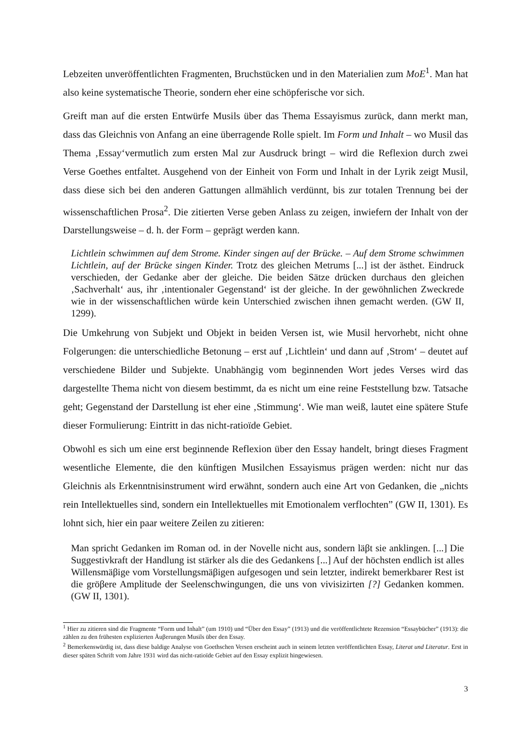Lebzeiten unveröffentlichten Fragmenten, Bruchstücken und in den Materialien zum MoE<sup>1</sup>. Man hat also keine systematische Theorie, sondern eher eine schöpferische vor sich.
Greift man auf die ersten Entwürfe Musils über das Thema Essayismus zurück, dann merkt man, dass das Gleichnis von Anfang an eine überragende Rolle spielt. Im Form und Inhalt – wo Musil das Thema ‚Essay‘vermutlich zum ersten Mal zur Ausdruck bringt – wird die Reflexion durch zwei Verse Goethes entfaltet. Ausgehend von der Einheit von Form und Inhalt in der Lyrik zeigt Musil, dass diese sich bei den anderen Gattungen allmählich verdünnt, bis zur totalen Trennung bei der wissenschaftlichen Prosa<sup>2</sup>. Die zitierten Verse geben Anlass zu zeigen, inwiefern der Inhalt von der Darstellungsweise – d. h. der Form – geprägt werden kann.
Lichtlein schwimmen auf dem Strome. Kinder singen auf der Brücke. – Auf dem Strome schwimmen Lichtlein, auf der Brücke singen Kinder. Trotz des gleichen Metrums [...] ist der ästhet. Eindruck verschieden, der Gedanke aber der gleiche. Die beiden Sätze drücken durchaus den gleichen ‚Sachverhalt‘ aus, ihr ‚intentionaler Gegenstand‘ ist der gleiche. In der gewöhnlichen Zweckrede wie in der wissenschaftlichen würde kein Unterschied zwischen ihnen gemacht werden. (GW II, 1299).
Die Umkehrung von Subjekt und Objekt in beiden Versen ist, wie Musil hervorhebt, nicht ohne Folgerungen: die unterschiedliche Betonung – erst auf ‚Lichtlein‘ und dann auf ‚Strom‘ – deutet auf verschiedene Bilder und Subjekte. Unabhängig vom beginnenden Wort jedes Verses wird das dargestellte Thema nicht von diesem bestimmt, da es nicht um eine reine Feststellung bzw. Tatsache geht; Gegenstand der Darstellung ist eher eine ‚Stimmung‘. Wie man weiß, lautet eine spätere Stufe dieser Formulierung: Eintritt in das nicht-ratioïde Gebiet.
Obwohl es sich um eine erst beginnende Reflexion über den Essay handelt, bringt dieses Fragment wesentliche Elemente, die den künftigen Musilchen Essayismus prägen werden: nicht nur das Gleichnis als Erkenntnisinstrument wird erwähnt, sondern auch eine Art von Gedanken, die „nichts rein Intellektuelles sind, sondern ein Intellektuelles mit Emotionalem verflochten” (GW II, 1301). Es lohnt sich, hier ein paar weitere Zeilen zu zitieren:
Man spricht Gedanken im Roman od. in der Novelle nicht aus, sondern läβt sie anklingen. [...] Die Suggestivkraft der Handlung ist stärker als die des Gedankens [...] Auf der höchsten endlich ist alles Willensmäβige vom Vorstellungsmäβigen aufgesogen und sein letzter, indirekt bemerkbarer Rest ist die gröβere Amplitude der Seelenschwingungen, die uns von vivisizirten [?] Gedanken kommen. (GW II, 1301).
<sup>1</sup> Hier zu zitieren sind die Fragmente “Form und Inhalt” (um 1910) und “Über den Essay” (1913) und die veröffentlichtete Rezension “Essaybücher” (1913): die zählen zu den frühesten explizierten Äuβerungen Musils über den Essay.
<sup>2</sup> Bemerkenswürdig ist, dass diese baldige Analyse von Goethschen Versen erscheint auch in seinem letzten veröffentlichten Essay, Literat und Literatur. Erst in dieser späten Schrift vom Jahre 1931 wird das nicht-ratioïde Gebiet auf den Essay explizit hingewiesen.
3